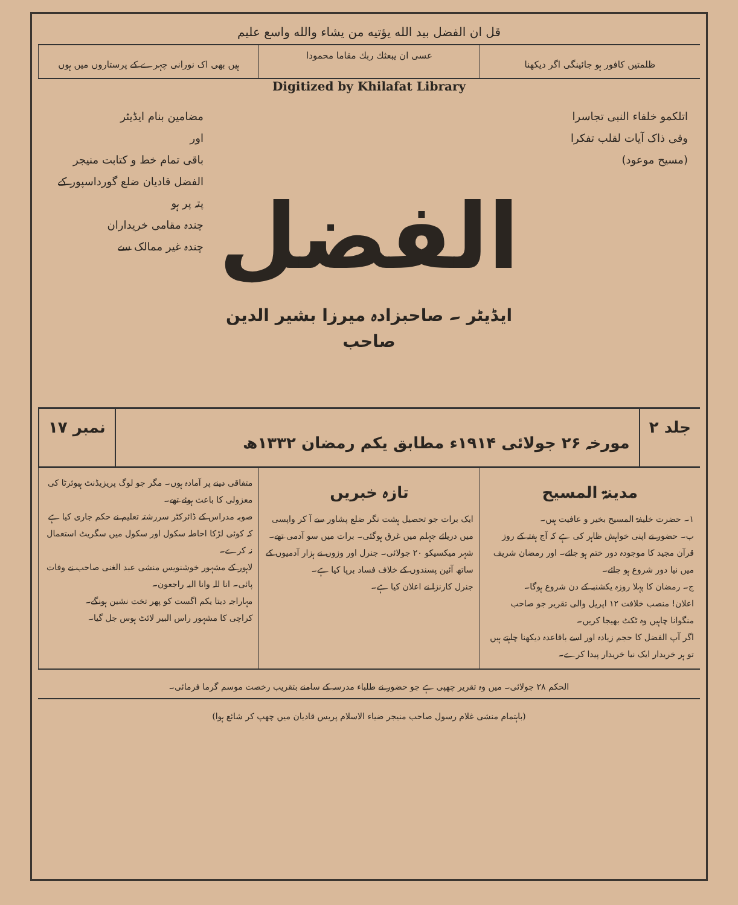قل ان الفضل بيد الله يؤتيه من يشاء والله واسع عليم
ظلمتیں کافور ہو جائینگی اگر دیکھنا
عسى ان يبعثك ربك مقاما محمودا ہیں بھی اک نورانی چہرے کے پرستاروں میں ہوں
Digitized by Khilafat Library
اتلکمو خلفاء النبی تجاسرا
وفی ذاک آیات لقلب تفکرا
(مسیح موعود)
الفضل
ایڈیٹر ۔ صاحبزادہ میرزا بشیر الدین صاحب
مضامین بنام ایڈیٹر
اور
باقی تمام خط و کتابت منیجر
الفضل قادیان ضلع گورداسپور کے پتہ پر ہو
چندہ مقامی خریداران
چندہ غیر ممالک سے
جلد ۲ مورخہ ۲۶ جولائی ۱۹۱۴ء مطابق یکم رمضان ۱۳۳۲ھ
نمبر ۱۷
مدینۃ المسیح
۱۔ حضرت خلیفۃ المسیح بخیر و عافیت ہیں۔
ب۔ حضور نے اپنی خواہش ظاہر کی ہے کہ آج ہفتہ کے روز قرآن مجید کا موجودہ دور ختم ہو جائے۔ اور رمضان شریف میں نیا دور شروع ہو جائے۔
ج۔ رمضان کا پہلا روزہ یکشنبہ کے دن شروع ہوگا۔
اعلان! منصب خلافت ۱۲ اپریل والی تقریر جو صاحب منگوانا چاہیں وہ ٹکٹ بھیجا کریں۔
اگر آپ الفضل کا حجم زیادہ اور اسے باقاعدہ دیکھنا چاہتے ہیں تو ہر خریدار ایک نیا خریدار پیدا کرے۔
تازہ خبریں
ایک برات جو تحصیل ہشت نگر ضلع پشاور سے آ کر واپسی میں دریائے جہلم میں غرق ہوگئی۔ برات میں سو آدمی تھے۔
شہر میکسیکو ۲۰ جولائی۔ جنرل اور وزوں نے ہزار آدمیوں کے ساتھ آئین پسندوں کے خلاف فساد برپا کیا ہے۔
جنرل کارنزا نے اعلان کیا ہے۔
متفاقی دینے پر آمادہ ہوں۔ مگر جو لوگ پریزیڈنٹ ہیوئرٹا کی معزولی کا باعث ہوئے تھے۔
صوبہ مدراس کے ڈائرکٹر سررشتہ تعلیم نے حکم جاری کیا ہے کہ کوئی لڑکا احاطہ سکول اور سکول میں سگریٹ استعمال نہ کرے۔
لاہور کے مشہور خوشنویس منشی عبد الغنی صاحب نے وفات پائی۔ انا للہ وانا الیہ راجعون۔
مہاراجہ دیتا یکم اگست کو پھر تخت نشین ہونگے۔
کراچی کا مشہور راس البیر لائٹ ہوس جل گیا۔
الحکم ۲۸ جولائی۔ میں وہ تقریر چھپی ہے جو حضور نے طلباء مدرسہ کے سامنے بتقریب رخصت موسم گرما فرمائی۔
(باہتمام منشی غلام رسول صاحب منیجر ضیاء الاسلام پریس قادیان میں چھپ کر شائع ہوا)